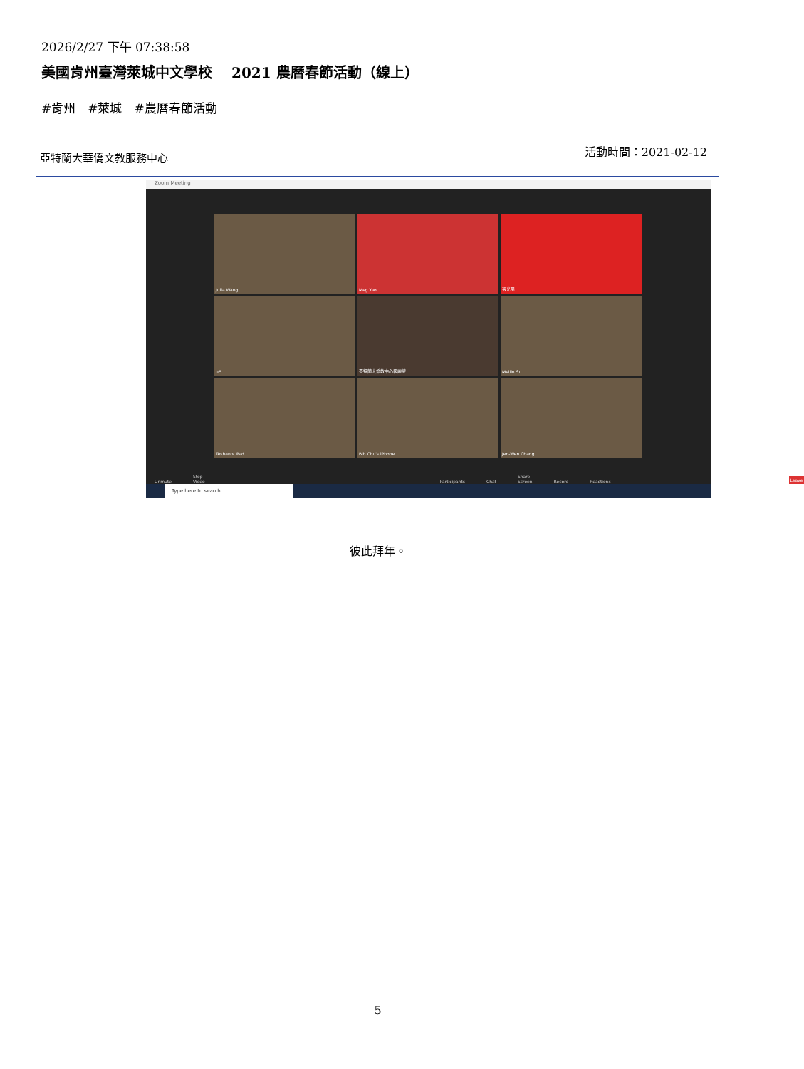2026/2/27 下午 07:38:58
美國肯州臺灣萊城中文學校　 2021 農曆春節活動（線上）
#肯州　#萊城　#農曆春節活動
亞特蘭大華僑文教服務中心 活動時間：2021-02-12
Zoom Meeting
Julia Wang
Meg Yao
張光男
uE
亞特蘭大僑教中心報麗瑩
Meilin Su
Teshan's iPad
Bih Chu's iPhone
Jen-Wen Chang
Unmute Stop Video Participants Chat Share Screen Record Reactions Leave
Type here to search
彼此拜年。
5